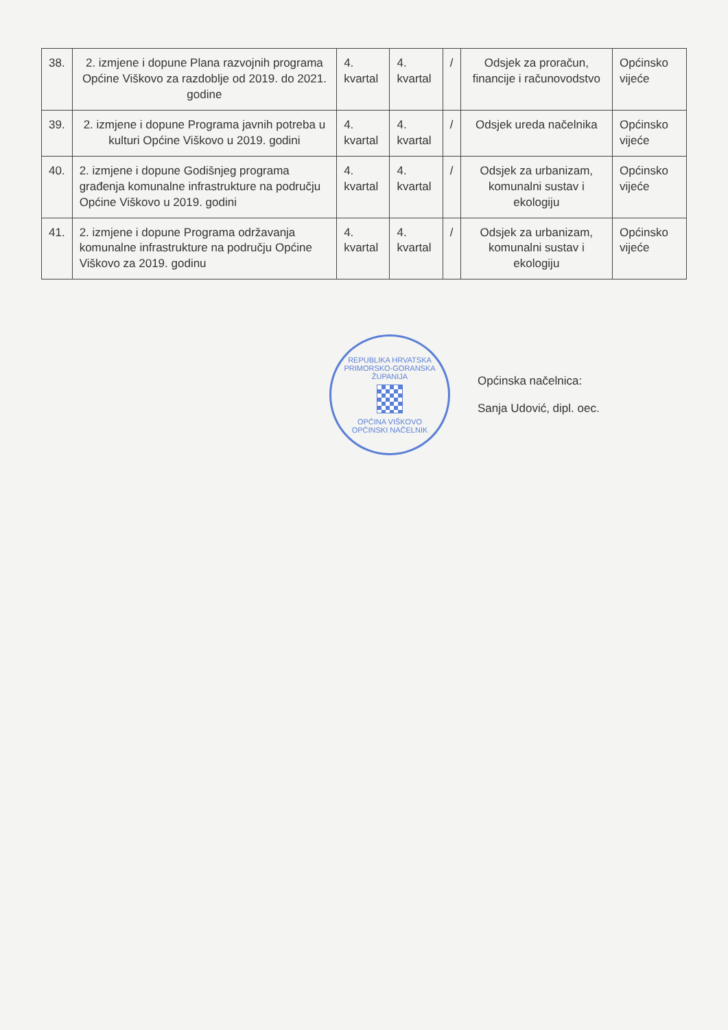| 38. | 2. izmjene i dopune Plana razvojnih programa Općine Viškovo za razdoblje od 2019. do 2021. godine | 4. kvartal | 4. kvartal | / | Odsjek za proračun, financije i računovodstvo | Općinsko vijeće |
| 39. | 2. izmjene i dopune Programa javnih potreba u kulturi Općine Viškovo u 2019. godini | 4. kvartal | 4. kvartal | / | Odsjek ureda načelnika | Općinsko vijeće |
| 40. | 2. izmjene i dopune Godišnjeg programa građenja komunalne infrastrukture na području Općine Viškovo u 2019. godini | 4. kvartal | 4. kvartal | / | Odsjek za urbanizam, komunalni sustav i ekologiju | Općinsko vijeće |
| 41. | 2. izmjene i dopune Programa održavanja komunalne infrastrukture na području Općine Viškovo za 2019. godinu | 4. kvartal | 4. kvartal | / | Odsjek za urbanizam, komunalni sustav i ekologiju | Općinsko vijeće |
REPUBLIKA HRVATSKA
PRIMORSKO-GORANSKA ŽUPANIJA
OPĆINA VIŠKOVO
OPĆINSKI NAČELNIK
Općinska načelnica:
Sanja Udović, dipl. oec.